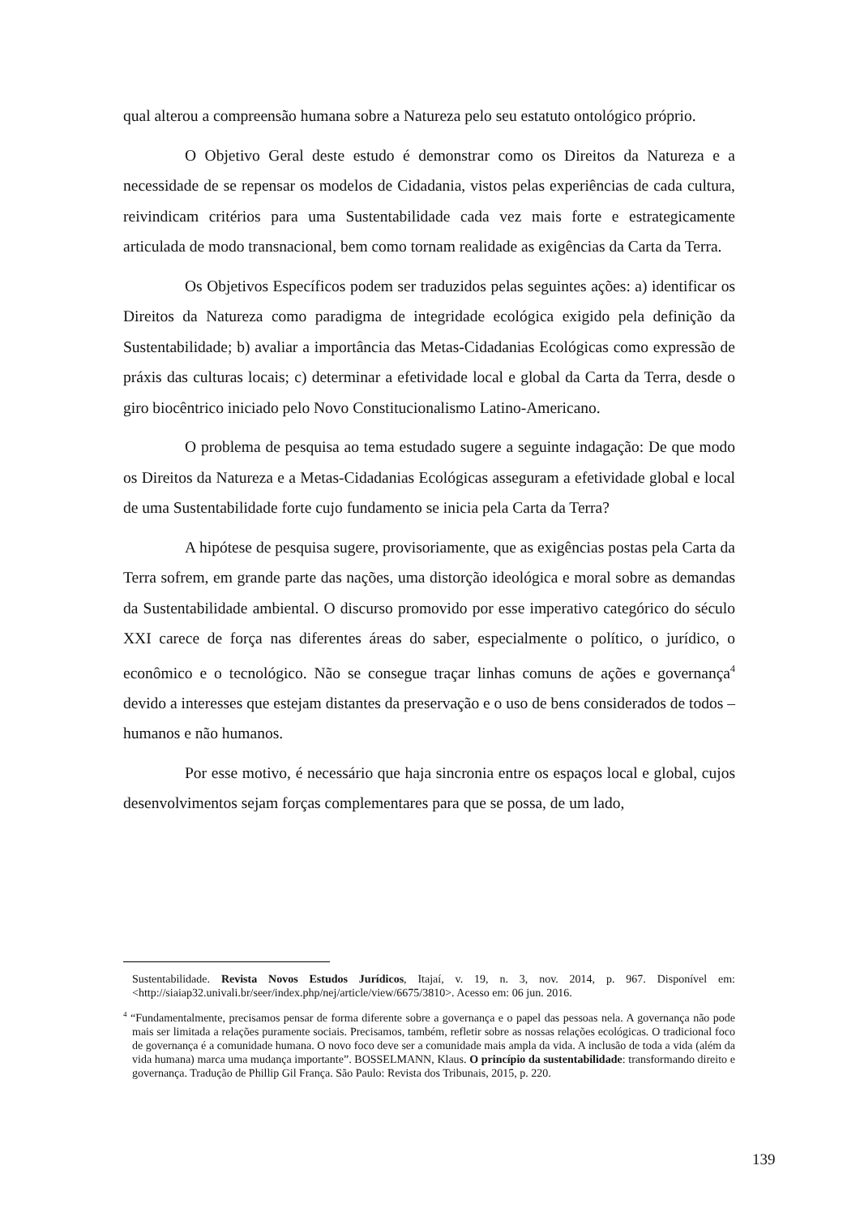qual alterou a compreensão humana sobre a Natureza pelo seu estatuto ontológico próprio.
O Objetivo Geral deste estudo é demonstrar como os Direitos da Natureza e a necessidade de se repensar os modelos de Cidadania, vistos pelas experiências de cada cultura, reivindicam critérios para uma Sustentabilidade cada vez mais forte e estrategicamente articulada de modo transnacional, bem como tornam realidade as exigências da Carta da Terra.
Os Objetivos Específicos podem ser traduzidos pelas seguintes ações: a) identificar os Direitos da Natureza como paradigma de integridade ecológica exigido pela definição da Sustentabilidade; b) avaliar a importância das Metas-Cidadanias Ecológicas como expressão de práxis das culturas locais; c) determinar a efetividade local e global da Carta da Terra, desde o giro biocêntrico iniciado pelo Novo Constitucionalismo Latino-Americano.
O problema de pesquisa ao tema estudado sugere a seguinte indagação: De que modo os Direitos da Natureza e a Metas-Cidadanias Ecológicas asseguram a efetividade global e local de uma Sustentabilidade forte cujo fundamento se inicia pela Carta da Terra?
A hipótese de pesquisa sugere, provisoriamente, que as exigências postas pela Carta da Terra sofrem, em grande parte das nações, uma distorção ideológica e moral sobre as demandas da Sustentabilidade ambiental. O discurso promovido por esse imperativo categórico do século XXI carece de força nas diferentes áreas do saber, especialmente o político, o jurídico, o econômico e o tecnológico. Não se consegue traçar linhas comuns de ações e governança<sup>4</sup> devido a interesses que estejam distantes da preservação e o uso de bens considerados de todos – humanos e não humanos.
Por esse motivo, é necessário que haja sincronia entre os espaços local e global, cujos desenvolvimentos sejam forças complementares para que se possa, de um lado,
Sustentabilidade. Revista Novos Estudos Jurídicos, Itajaí, v. 19, n. 3, nov. 2014, p. 967. Disponível em: <http://siaiap32.univali.br/seer/index.php/nej/article/view/6675/3810>. Acesso em: 06 jun. 2016.
<sup>4</sup> “Fundamentalmente, precisamos pensar de forma diferente sobre a governança e o papel das pessoas nela. A governança não pode mais ser limitada a relações puramente sociais. Precisamos, também, refletir sobre as nossas relações ecológicas. O tradicional foco de governança é a comunidade humana. O novo foco deve ser a comunidade mais ampla da vida. A inclusão de toda a vida (além da vida humana) marca uma mudança importante”. BOSSELMANN, Klaus. O princípio da sustentabilidade: transformando direito e governança. Tradução de Phillip Gil França. São Paulo: Revista dos Tribunais, 2015, p. 220.
139